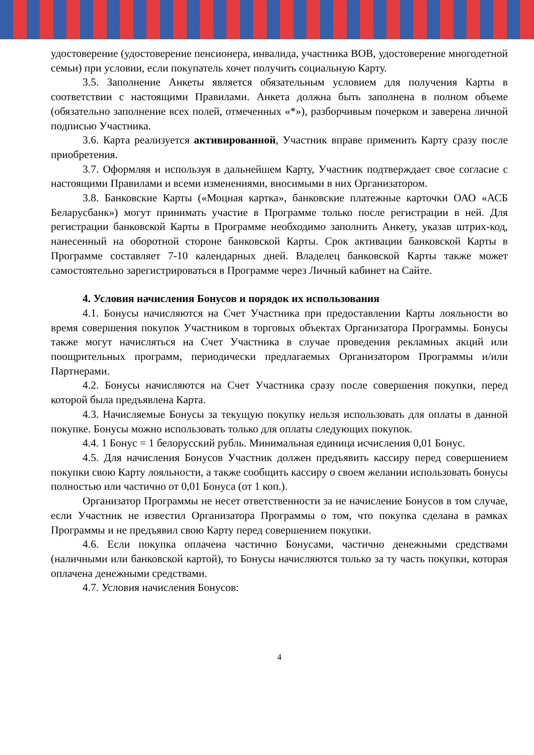удостоверение (удостоверение пенсионера, инвалида, участника ВОВ, удостоверение многодетной семьи) при условии, если покупатель хочет получить социальную Карту.
3.5. Заполнение Анкеты является обязательным условием для получения Карты в соответствии с настоящими Правилами. Анкета должна быть заполнена в полном объеме (обязательно заполнение всех полей, отмеченных «*»), разборчивым почерком и заверена личной подписью Участника.
3.6. Карта реализуется активированной, Участник вправе применить Карту сразу после приобретения.
3.7. Оформляя и используя в дальнейшем Карту, Участник подтверждает свое согласие с настоящими Правилами и всеми изменениями, вносимыми в них Организатором.
3.8. Банковские Карты («Моцная картка», банковские платежные карточки ОАО «АСБ Беларусбанк») могут принимать участие в Программе только после регистрации в ней. Для регистрации банковской Карты в Программе необходимо заполнить Анкету, указав штрих-код, нанесенный на оборотной стороне банковской Карты. Срок активации банковской Карты в Программе составляет 7-10 календарных дней. Владелец банковской Карты также может самостоятельно зарегистрироваться в Программе через Личный кабинет на Сайте.
4. Условия начисления Бонусов и порядок их использования
4.1. Бонусы начисляются на Счет Участника при предоставлении Карты лояльности во время совершения покупок Участником в торговых объектах Организатора Программы. Бонусы также могут начисляться на Счет Участника в случае проведения рекламных акций или поощрительных программ, периодически предлагаемых Организатором Программы и/или Партнерами.
4.2. Бонусы начисляются на Счет Участника сразу после совершения покупки, перед которой была предъявлена Карта.
4.3. Начисляемые Бонусы за текущую покупку нельзя использовать для оплаты в данной покупке. Бонусы можно использовать только для оплаты следующих покупок.
4.4. 1 Бонус = 1 белорусский рубль. Минимальная единица исчисления 0,01 Бонус.
4.5. Для начисления Бонусов Участник должен предъявить кассиру перед совершением покупки свою Карту лояльности, а также сообщить кассиру о своем желании использовать бонусы полностью или частично от 0,01 Бонуса (от 1 коп.).
Организатор Программы не несет ответственности за не начисление Бонусов в том случае, если Участник не известил Организатора Программы о том, что покупка сделана в рамках Программы и не предъявил свою Карту перед совершением покупки.
4.6. Если покупка оплачена частично Бонусами, частично денежными средствами (наличными или банковской картой), то Бонусы начисляются только за ту часть покупки, которая оплачена денежными средствами.
4.7. Условия начисления Бонусов:
4